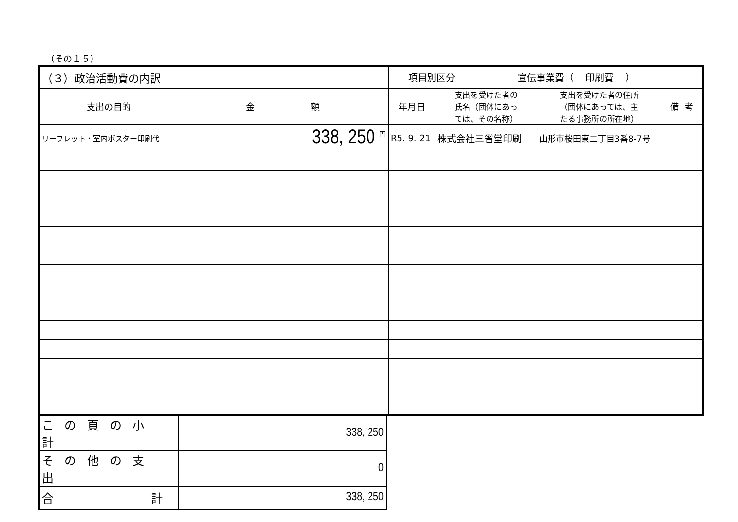（その１５）
| （３）政治活動費の内訳 | | 項目別区分 宣伝事業費（ 印刷費 ） | | | |
| 支出の目的 | 金 額 | 年月日 | 支出を受けた者の 氏名（団体にあっ ては、その名称） | 支出を受けた者の住所 （団体にあっては、主 たる事務所の所在地） | 備 考 |
| リーフレット・室内ポスター印刷代 | 338, 250 <sup>円</sup> | R5. 9. 21 | 株式会社三省堂印刷 | 山形市桜田東二丁目3番8-7号 | |
| この頁の小計 | 338, 250 |
| その他の支出 | 0 |
| 合 計 | 338, 250 |